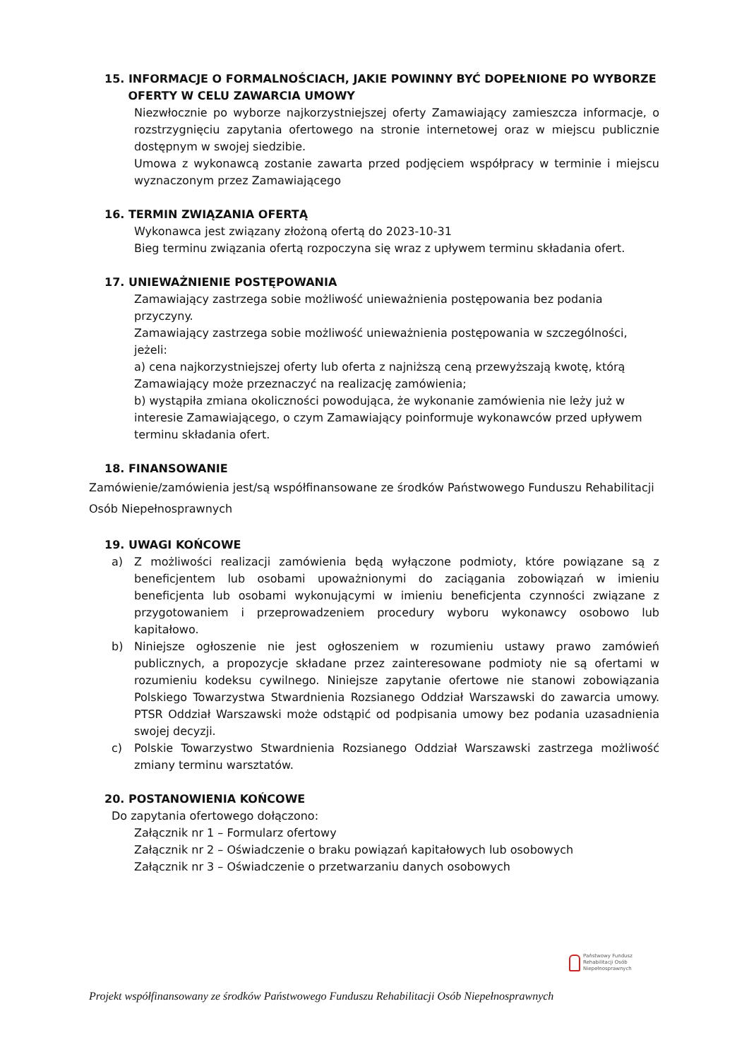15. INFORMACJE O FORMALNOŚCIACH, JAKIE POWINNY BYĆ DOPEŁNIONE PO WYBORZE
OFERTY W CELU ZAWARCIA UMOWY
Niezwłocznie po wyborze najkorzystniejszej oferty Zamawiający zamieszcza informacje, o rozstrzygnięciu zapytania ofertowego na stronie internetowej oraz w miejscu publicznie dostępnym w swojej siedzibie.
Umowa z wykonawcą zostanie zawarta przed podjęciem współpracy w terminie i miejscu wyznaczonym przez Zamawiającego
16. TERMIN ZWIĄZANIA OFERTĄ
Wykonawca jest związany złożoną ofertą do 2023-10-31
Bieg terminu związania ofertą rozpoczyna się wraz z upływem terminu składania ofert.
17. UNIEWAŻNIENIE POSTĘPOWANIA
Zamawiający zastrzega sobie możliwość unieważnienia postępowania bez podania przyczyny.
Zamawiający zastrzega sobie możliwość unieważnienia postępowania w szczególności, jeżeli:
a) cena najkorzystniejszej oferty lub oferta z najniższą ceną przewyższają kwotę, którą Zamawiający może przeznaczyć na realizację zamówienia;
b) wystąpiła zmiana okoliczności powodująca, że wykonanie zamówienia nie leży już w interesie Zamawiającego, o czym Zamawiający poinformuje wykonawców przed upływem terminu składania ofert.
18. FINANSOWANIE
Zamówienie/zamówienia jest/są współfinansowane ze środków Państwowego Funduszu Rehabilitacji Osób Niepełnosprawnych
19. UWAGI KOŃCOWE
a) Z możliwości realizacji zamówienia będą wyłączone podmioty, które powiązane są z beneficjentem lub osobami upoważnionymi do zaciągania zobowiązań w imieniu beneficjenta lub osobami wykonującymi w imieniu beneficjenta czynności związane z przygotowaniem i przeprowadzeniem procedury wyboru wykonawcy osobowo lub kapitałowo.
b) Niniejsze ogłoszenie nie jest ogłoszeniem w rozumieniu ustawy prawo zamówień publicznych, a propozycje składane przez zainteresowane podmioty nie są ofertami w rozumieniu kodeksu cywilnego. Niniejsze zapytanie ofertowe nie stanowi zobowiązania Polskiego Towarzystwa Stwardnienia Rozsianego Oddział Warszawski do zawarcia umowy. PTSR Oddział Warszawski może odstąpić od podpisania umowy bez podania uzasadnienia swojej decyzji.
c) Polskie Towarzystwo Stwardnienia Rozsianego Oddział Warszawski zastrzega możliwość zmiany terminu warsztatów.
20. POSTANOWIENIA KOŃCOWE
Do zapytania ofertowego dołączono:
Załącznik nr 1 – Formularz ofertowy
Załącznik nr 2 – Oświadczenie o braku powiązań kapitałowych lub osobowych
Załącznik nr 3 – Oświadczenie o przetwarzaniu danych osobowych
Państwowy Fundusz
Rehabilitacji Osób
Niepełnosprawnych
Projekt współfinansowany ze środków Państwowego Funduszu Rehabilitacji Osób Niepełnosprawnych